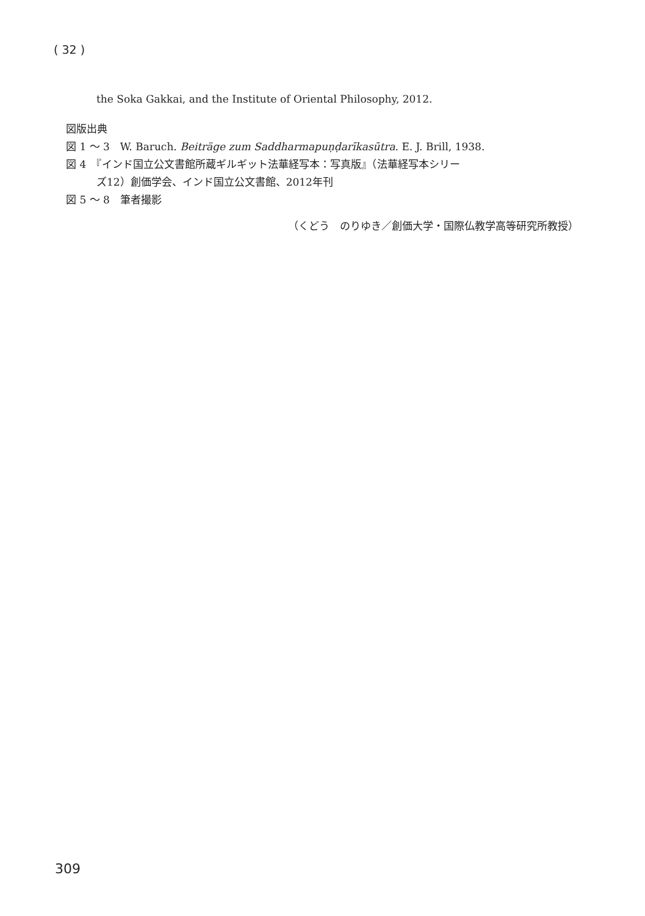( 32 )
the Soka Gakkai, and the Institute of Oriental Philosophy, 2012.
図版出典
図 1 ～ 3　W. Baruch. Beiträge zum Saddharmapuṇḍarīkasūtra. E. J. Brill, 1938.
図 4　『インド国立公文書館所蔵ギルギット法華経写本：写真版』（法華経写本シリー
ズ12）創価学会、インド国立公文書館、2012年刊
図 5 ～ 8　筆者撮影
（くどう　のりゆき／創価大学・国際仏教学高等研究所教授）
309